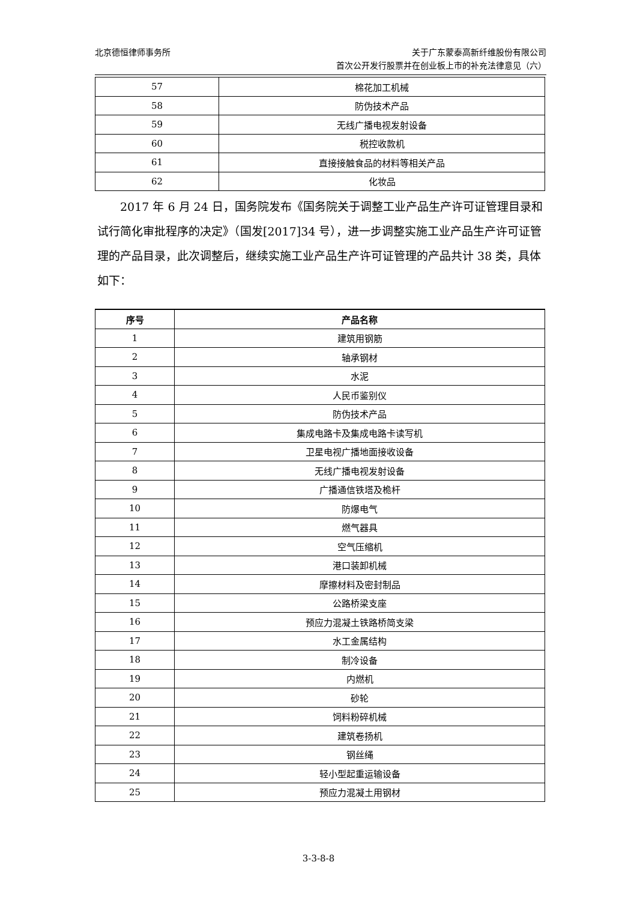北京德恒律师事务所 关于广东蒙泰高新纤维股份有限公司
首次公开发行股票并在创业板上市的补充法律意见（六）
| 57 | 棉花加工机械 |
| 58 | 防伪技术产品 |
| 59 | 无线广播电视发射设备 |
| 60 | 税控收款机 |
| 61 | 直接接触食品的材料等相关产品 |
| 62 | 化妆品 |
2017 年 6 月 24 日，国务院发布《国务院关于调整工业产品生产许可证管理目录和试行简化审批程序的决定》（国发[2017]34 号），进一步调整实施工业产品生产许可证管理的产品目录，此次调整后，继续实施工业产品生产许可证管理的产品共计 38 类，具体如下：
| 序号 | 产品名称 |
| --- | --- |
| 1 | 建筑用钢筋 |
| 2 | 轴承钢材 |
| 3 | 水泥 |
| 4 | 人民币鉴别仪 |
| 5 | 防伪技术产品 |
| 6 | 集成电路卡及集成电路卡读写机 |
| 7 | 卫星电视广播地面接收设备 |
| 8 | 无线广播电视发射设备 |
| 9 | 广播通信铁塔及桅杆 |
| 10 | 防爆电气 |
| 11 | 燃气器具 |
| 12 | 空气压缩机 |
| 13 | 港口装卸机械 |
| 14 | 摩擦材料及密封制品 |
| 15 | 公路桥梁支座 |
| 16 | 预应力混凝土铁路桥简支梁 |
| 17 | 水工金属结构 |
| 18 | 制冷设备 |
| 19 | 内燃机 |
| 20 | 砂轮 |
| 21 | 饲料粉碎机械 |
| 22 | 建筑卷扬机 |
| 23 | 钢丝绳 |
| 24 | 轻小型起重运输设备 |
| 25 | 预应力混凝土用钢材 |
3-3-8-8